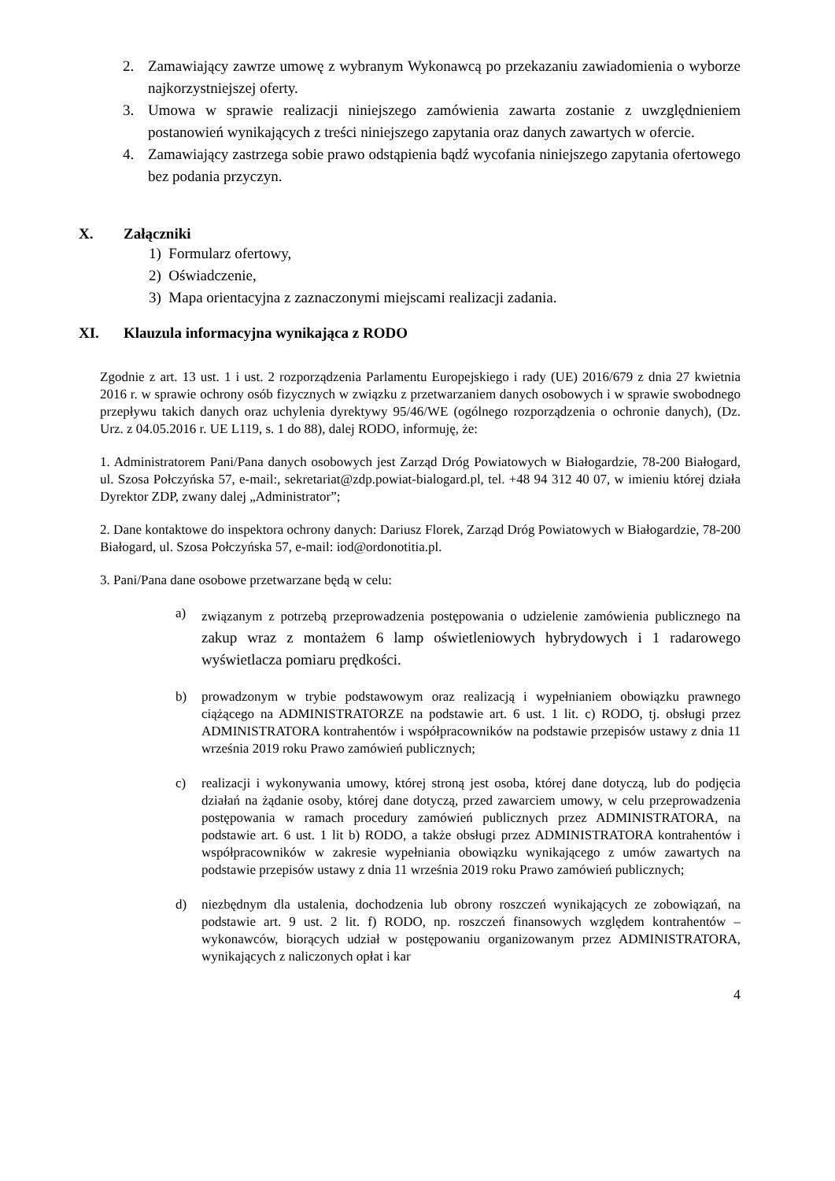2. Zamawiający zawrze umowę z wybranym Wykonawcą po przekazaniu zawiadomienia o wyborze najkorzystniejszej oferty.
3. Umowa w sprawie realizacji niniejszego zamówienia zawarta zostanie z uwzględnieniem postanowień wynikających z treści niniejszego zapytania oraz danych zawartych w ofercie.
4. Zamawiający zastrzega sobie prawo odstąpienia bądź wycofania niniejszego zapytania ofertowego bez podania przyczyn.
X. Załączniki
1) Formularz ofertowy,
2) Oświadczenie,
3) Mapa orientacyjna z zaznaczonymi miejscami realizacji zadania.
XI. Klauzula informacyjna wynikająca z RODO
Zgodnie z art. 13 ust. 1 i ust. 2 rozporządzenia Parlamentu Europejskiego i rady (UE) 2016/679 z dnia 27 kwietnia 2016 r. w sprawie ochrony osób fizycznych w związku z przetwarzaniem danych osobowych i w sprawie swobodnego przepływu takich danych oraz uchylenia dyrektywy 95/46/WE (ogólnego rozporządzenia o ochronie danych), (Dz. Urz. z 04.05.2016 r. UE L119, s. 1 do 88), dalej RODO, informuję, że:
1. Administratorem Pani/Pana danych osobowych jest Zarząd Dróg Powiatowych w Białogardzie, 78-200 Białogard, ul. Szosa Połczyńska 57, e-mail:, sekretariat@zdp.powiat-bialogard.pl, tel. +48 94 312 40 07, w imieniu której działa Dyrektor ZDP, zwany dalej „Administrator”;
2. Dane kontaktowe do inspektora ochrony danych: Dariusz Florek, Zarząd Dróg Powiatowych w Białogardzie, 78-200 Białogard, ul. Szosa Połczyńska 57, e-mail: iod@ordonotitia.pl.
3. Pani/Pana dane osobowe przetwarzane będą w celu:
a) związanym z potrzebą przeprowadzenia postępowania o udzielenie zamówienia publicznego na zakup wraz z montażem 6 lamp oświetleniowych hybrydowych i 1 radarowego wyświetlacza pomiaru prędkości.
b) prowadzonym w trybie podstawowym oraz realizacją i wypełnianiem obowiązku prawnego ciążącego na ADMINISTRATORZE na podstawie art. 6 ust. 1 lit. c) RODO, tj. obsługi przez ADMINISTRATORA kontrahentów i współpracowników na podstawie przepisów ustawy z dnia 11 września 2019 roku Prawo zamówień publicznych;
c) realizacji i wykonywania umowy, której stroną jest osoba, której dane dotyczą, lub do podjęcia działań na żądanie osoby, której dane dotyczą, przed zawarciem umowy, w celu przeprowadzenia postępowania w ramach procedury zamówień publicznych przez ADMINISTRATORA, na podstawie art. 6 ust. 1 lit b) RODO, a także obsługi przez ADMINISTRATORA kontrahentów i współpracowników w zakresie wypełniania obowiązku wynikającego z umów zawartych na podstawie przepisów ustawy z dnia 11 września 2019 roku Prawo zamówień publicznych;
d) niezbędnym dla ustalenia, dochodzenia lub obrony roszczeń wynikających ze zobowiązań, na podstawie art. 9 ust. 2 lit. f) RODO, np. roszczeń finansowych względem kontrahentów – wykonawców, biorących udział w postępowaniu organizowanym przez ADMINISTRATORA, wynikających z naliczonych opłat i kar
4